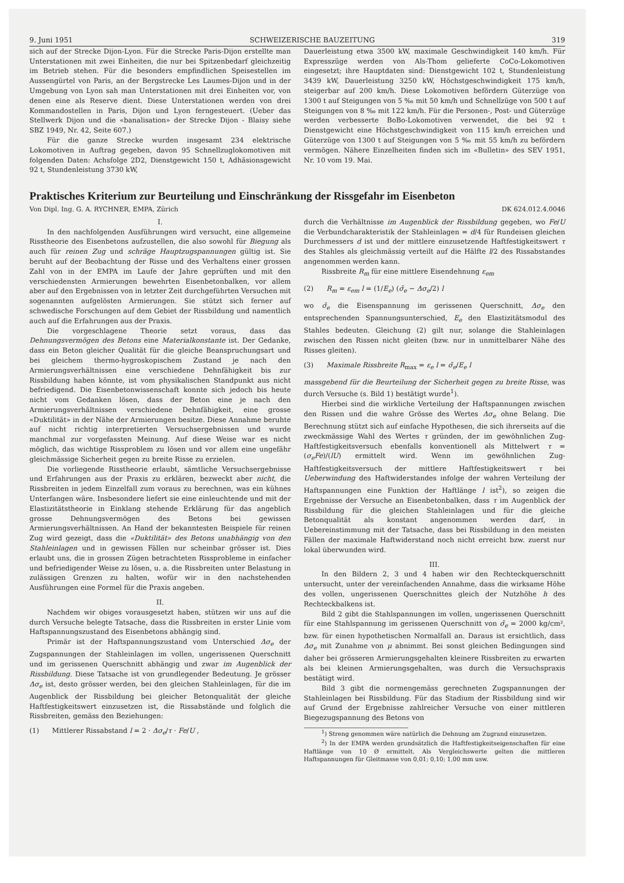9. Juni 1951 SCHWEIZERISCHE BAUZEITUNG 319
sich auf der Strecke Dijon-Lyon. Für die Strecke Paris-Dijon erstellte man Unterstationen mit zwei Einheiten, die nur bei Spitzenbedarf gleichzeitig im Betrieb stehen. Für die besonders empfindlichen Speisestellen im Aussengürtel von Paris, an der Bergstrecke Les Laumes-Dijon und in der Umgebung von Lyon sah man Unterstationen mit drei Einheiten vor, von denen eine als Reserve dient. Diese Unterstationen werden von drei Kommandostellen in Paris, Dijon und Lyon ferngesteuert. (Ueber das Stellwerk Dijon und die «banalisation» der Strecke Dijon - Blaisy siehe SBZ 1949, Nr. 42, Seite 607.)
Für die ganze Strecke wurden insgesamt 234 elektrische Lokomotiven in Auftrag gegeben, davon 95 Schnellzuglokomotiven mit folgenden Daten: Achsfolge 2D2, Dienstgewicht 150 t, Adhäsionsgewicht 92 t, Stundenleistung 3730 kW,
Dauerleistung etwa 3500 kW, maximale Geschwindigkeit 140 km/h. Für Expresszüge werden von Als-Thom gelieferte CoCo-Lokomotiven eingesetzt; ihre Hauptdaten sind: Dienstgewicht 102 t, Stundenleistung 3439 kW, Dauerleistung 3250 kW, Höchstgeschwindigkeit 175 km/h, steigerbar auf 200 km/h. Diese Lokomotiven befördern Güterzüge von 1300 t auf Steigungen von 5 ‰ mit 50 km/h und Schnellzüge von 500 t auf Steigungen von 8 ‰ mit 122 km/h. Für die Personen-, Post- und Güterzüge werden verbesserte BoBo-Lokomotiven verwendet, die bei 92 t Dienstgewicht eine Höchstgeschwindigkeit von 115 km/h erreichen und Güterzüge von 1300 t auf Steigungen von 5 ‰ mit 55 km/h zu befördern vermögen. Nähere Einzelheiten finden sich im «Bulletin» des SEV 1951, Nr. 10 vom 19. Mai.
Praktisches Kriterium zur Beurteilung und Einschränkung der Rissgefahr im Eisenbeton
Von Dipl. Ing. G. A. RYCHNER, EMPA, Zürich DK 624.012.4.0046
I.
In den nachfolgenden Ausführungen wird versucht, eine allgemeine Risstheorie des Eisenbetons aufzustellen, die also sowohl für Biegung als auch für reinen Zug und schräge Hauptzugspannungen gültig ist. Sie beruht auf der Beobachtung der Risse und des Verhaltens einer grossen Zahl von in der EMPA im Laufe der Jahre geprüften und mit den verschiedensten Armierungen bewehrten Eisenbetonbalken, vor allem aber auf den Ergebnissen von in letzter Zeit durchgeführten Versuchen mit sogenannten aufgelösten Armierungen. Sie stützt sich ferner auf schwedische Forschungen auf dem Gebiet der Rissbildung und namentlich auch auf die Erfahrungen aus der Praxis.
Die vorgeschlagene Theorie setzt voraus, dass das Dehnungsvermögen des Betons eine Materialkonstante ist. Der Gedanke, dass ein Beton gleicher Qualität für die gleiche Beanspruchungsart und bei gleichem thermo-hygroskopischem Zustand je nach den Armierungsverhältnissen eine verschiedene Dehnfähigkeit bis zur Rissbildung haben könnte, ist vom physikalischen Standpunkt aus nicht befriedigend. Die Eisenbetonwissenschaft konnte sich jedoch bis heute nicht vom Gedanken lösen, dass der Beton eine je nach den Armierungsverhältnissen verschiedene Dehnfähigkeit, eine grosse «Duktilität» in der Nähe der Armierungen besitze. Diese Annahme beruhte auf nicht richtig interpretierten Versuchsergebnissen und wurde manchmal zur vorgefassten Meinung. Auf diese Weise war es nicht möglich, das wichtige Rissproblem zu lösen und vor allem eine ungefähr gleichmässige Sicherheit gegen zu breite Risse zu erzielen.
Die vorliegende Risstheorie erlaubt, sämtliche Versuchsergebnisse und Erfahrungen aus der Praxis zu erklären, bezweckt aber nicht, die Rissbreiten in jedem Einzelfall zum voraus zu berechnen, was ein kühnes Unterfangen wäre. Insbesondere liefert sie eine einleuchtende und mit der Elastizitätstheorie in Einklang stehende Erklärung für das angeblich grosse Dehnungsvermögen des Betons bei gewissen Armierungsverhältnissen. An Hand der bekanntesten Beispiele für reinen Zug wird gezeigt, dass die «Duktilität» des Betons unabhängig von den Stahleinlagen und in gewissen Fällen nur scheinbar grösser ist. Dies erlaubt uns, die in grossen Zügen betrachteten Rissprobleme in einfacher und befriedigender Weise zu lösen, u. a. die Rissbreiten unter Belastung in zulässigen Grenzen zu halten, wofür wir in den nachstehenden Ausführungen eine Formel für die Praxis angeben.
II.
Nachdem wir obiges vorausgesetzt haben, stützen wir uns auf die durch Versuche belegte Tatsache, dass die Rissbreiten in erster Linie vom Haftspannungszustand des Eisenbetons abhängig sind.
Primär ist der Haftspannungszustand vom Unterschied Δσ<sub>e</sub> der Zugspannungen der Stahleinlagen im vollen, ungerissenen Querschnitt und im gerissenen Querschnitt abhängig und zwar im Augenblick der Rissbildung. Diese Tatsache ist von grundlegender Bedeutung. Je grösser Δσ<sub>e</sub> ist, desto grösser werden, bei den gleichen Stahleinlagen, für die im Augenblick der Rissbildung bei gleicher Betonqualität der gleiche Haftfestigkeitswert einzusetzen ist, die Rissabstände und folglich die Rissbreiten, gemäss den Beziehungen:
(1) Mittlerer Rissabstand l = 2 · Δσ<sub>e</sub>/τ · Fe/U ,
durch die Verhältnisse im Augenblick der Rissbildung gegeben, wo Fe/U die Verbundcharakteristik der Stahleinlagen = d/4 für Rundeisen gleichen Durchmessers d ist und der mittlere einzusetzende Haftfestigkeitswert τ des Stahles als gleichmässig verteilt auf die Hälfte l/2 des Rissabstandes angenommen werden kann.
Rissbreite R<sub>m</sub> für eine mittlere Eisendehnung ε<sub>em</sub>
(2) R<sub>m</sub> = ε<sub>em</sub> l = (1/E<sub>e</sub>) (σ̄<sub>e</sub> − Δσ<sub>e</sub>/2) l
wo σ̄<sub>e</sub> die Eisenspannung im gerissenen Querschnitt, Δσ<sub>e</sub> den entsprechenden Spannungsunterschied, E<sub>e</sub> den Elastizitätsmodul des Stahles bedeuten. Gleichung (2) gilt nur, solange die Stahleinlagen zwischen den Rissen nicht gleiten (bzw. nur in unmittelbarer Nähe des Risses gleiten).
(3) Maximale Rissbreite R<sub>max</sub> = ε<sub>e</sub> l = σ̄<sub>e</sub>/E<sub>e</sub> l
massgebend für die Beurteilung der Sicherheit gegen zu breite Risse, was durch Versuche (s. Bild 1) bestätigt wurde<sup>1</sup>).
Hierbei sind die wirkliche Verteilung der Haftspannungen zwischen den Rissen und die wahre Grösse des Wertes Δσ<sub>e</sub> ohne Belang. Die Berechnung stützt sich auf einfache Hypothesen, die sich ihrerseits auf die zweckmässige Wahl des Wertes τ gründen, der im gewöhnlichen Zug-Haftfestigkeitsversuch ebenfalls konventionell als Mittelwert τ = (σ<sub>e</sub>Fe)/(lU) ermittelt wird. Wenn im gewöhnlichen Zug-Haftfestigkeitsversuch der mittlere Haftfestigkeitswert τ bei Ueberwindung des Haftwiderstandes infolge der wahren Verteilung der Haftspannungen eine Funktion der Haftlänge l ist<sup>2</sup>), so zeigen die Ergebnisse der Versuche an Eisenbetonbalken, dass τ im Augenblick der Rissbildung für die gleichen Stahleinlagen und für die gleiche Betonqualität als konstant angenommen werden darf, in Uebereinstimmung mit der Tatsache, dass bei Rissbildung in den meisten Fällen der maximale Haftwiderstand noch nicht erreicht bzw. zuerst nur lokal überwunden wird.
III.
In den Bildern 2, 3 und 4 haben wir den Rechteckquerschnitt untersucht, unter der vereinfachenden Annahme, dass die wirksame Höhe des vollen, ungerissenen Querschnittes gleich der Nutzhöhe h des Rechteckbalkens ist.
Bild 2 gibt die Stahlspannungen im vollen, ungerissenen Querschnitt für eine Stahlspannung im gerissenen Querschnitt von σ̄<sub>e</sub> = 2000 kg/cm², bzw. für einen hypothetischen Normalfall an. Daraus ist ersichtlich, dass Δσ<sub>e</sub> mit Zunahme von μ abnimmt. Bei sonst gleichen Bedingungen sind daher bei grösseren Armierungsgehalten kleinere Rissbreiten zu erwarten als bei kleinen Armierungsgehalten, was durch die Versuchspraxis bestätigt wird.
Bild 3 gibt die normengemäss gerechneten Zugspannungen der Stahleinlagen bei Rissbildung. Für das Stadium der Rissbildung sind wir auf Grund der Ergebnisse zahlreicher Versuche von einer mittleren Biegezugspannung des Betons von
<sup>1</sup>) Streng genommen wäre natürlich die Dehnung am Zugrand einzusetzen.
<sup>2</sup>) In der EMPA werden grundsätzlich die Haftfestigkeitseigenschaften für eine Haftlänge von 10 Ø ermittelt. Als Vergleichswerte gelten die mittleren Haftspannungen für Gleitmasse von 0,01; 0,10; 1,00 mm usw.